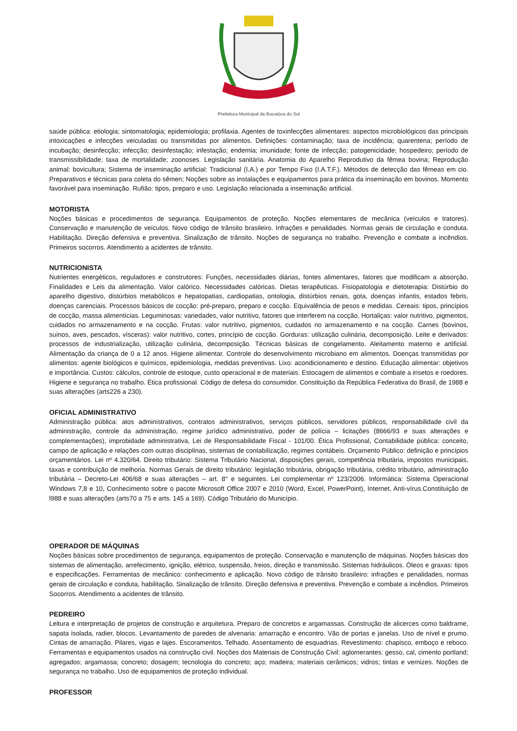Prefeitura Municipal de Bocaiúva do Sul
saúde pública: etiologia; sintomatologia; epidemiologia; profilaxia. Agentes de toxinfecções alimentares: aspectos microbiológicos das principais intoxicações e infecções veiculadas ou transmitidas por alimentos. Definições: contaminação; taxa de incidência; quarentena; período de incubação; desinfecção; infecção; desinfestação; infestação; endemia; imunidade; fonte de infecção; patogenicidade; hospedeiro; período de transmissibilidade; taxa de mortalidade; zoonoses. Legislação sanitária. Anatomia do Aparelho Reprodutivo da fêmea bovina; Reprodução animal: bovicultura; Sistema de inseminação artificial: Tradicional (I.A.) e por Tempo Fixo (I.A.T.F.). Métodos de detecção das fêmeas em cio. Preparativos e técnicas para coleta do sêmen; Noções sobre as instalações e equipamentos para prática da inseminação em bovinos. Momento favorável para inseminação. Rufião: tipos, preparo e uso. Legislação relacionada a inseminação artificial.
MOTORISTA
Noções básicas e procedimentos de segurança. Equipamentos de proteção. Noções elementares de mecânica (veículos e tratores). Conservação e manutenção de veículos. Novo código de trânsito brasileiro. Infrações e penalidades. Normas gerais de circulação e conduta. Habilitação. Direção defensiva e preventiva. Sinalização de trânsito. Noções de segurança no trabalho. Prevenção e combate a incêndios. Primeiros socorros. Atendimento a acidentes de trânsito.
NUTRICIONISTA
Nutrientes energéticos, reguladores e construtores: Funções, necessidades diárias, fontes alimentares, fatores que modificam a absorção. Finalidades e Leis da alimentação. Valor calórico. Necessidades calóricas. Dietas terapêuticas. Fisiopatologia e dietoterapia: Distúrbio do aparelho digestivo, distúrbios metabólicos e hepatopatias, cardiopatias, ontologia, distúrbios renais, gota, doenças infantis, estados febris, doenças carenciais. Processos básicos de cocção: pré-preparo, preparo e cocção. Equivalência de pesos e medidas. Cereais: tipos, princípios de cocção, massa alimentícias. Leguminosas: variedades, valor nutritivo, fatores que interferem na cocção. Hortaliças: valor nutritivo, pigmentos, cuidados no armazenamento e na cocção. Frutas: valor nutritivo, pigmentos, cuidados no armazenamento e na cocção. Carnes (bovinos, suínos, aves, pescados, vísceras): valor nutritivo, cortes, princípio de cocção. Gorduras: utilização culinária, decomposição. Leite e derivados: processos de industrialização, utilização culinária, decomposição. Técnicas básicas de congelamento. Aleitamento materno e artificial. Alimentação da criança de 0 a 12 anos. Higiene alimentar. Controle do desenvolvimento microbiano em alimentos. Doenças transmitidas por alimentos: agente biológicos e químicos, epidemiologia, medidas preventivas. Lixo: acondicionamento e destino. Educação alimentar: objetivos e importância. Custos: cálculos, controle de estoque, custo operacional e de materiais. Estocagem de alimentos e combate a insetos e roedores. Higiene e segurança no trabalho. Ética profissional. Código de defesa do consumidor. Constituição da República Federativa do Brasil, de 1988 e suas alterações (arts226 a 230).
OFICIAL ADMINISTRATIVO
Administração pública: atos administrativos, contratos administrativos, serviços públicos, servidores públicos, responsabilidade civil da administração, controle da administração, regime jurídico administrativo, poder de polícia – licitações (8666/93 e suas alterações e complementações), improbidade administrativa, Lei de Responsabilidade Fiscal - 101/00. Ética Profissional, Contabilidade pública: conceito, campo de aplicação e relações com outras disciplinas, sistemas de contabilização, regimes contábeis. Orçamento Público: definição e princípios orçamentários. Lei nº 4.320/64. Direito tributário: Sistema Tributário Nacional, disposições gerais, competência tributária, impostos municipais, taxas e contribuição de melhoria. Normas Gerais de direito tributário: legislação tributária, obrigação tributária, crédito tributário, administração tributária – Decreto-Lei 406/68 e suas alterações – art. 8° e seguintes. Lei complementar nº 123/2006. Informática: Sistema Operacional Windows 7,8 e 10, Conhecimento sobre o pacote Microsoft Office 2007 e 2010 (Word, Excel, PowerPoint), Internet, Anti-vírus.Constituição de l988 e suas alterações (arts70 a 75 e arts. 145 a 169). Código Tributário do Município.
OPERADOR DE MÁQUINAS
Noções básicas sobre procedimentos de segurança, equipamentos de proteção. Conservação e manutenção de máquinas. Noções básicas dos sistemas de alimentação, arrefecimento, ignição, elétrico, suspensão, freios, direção e transmissão. Sistemas hidráulicos. Óleos e graxas: tipos e especificações. Ferramentas de mecânico: conhecimento e aplicação. Novo código de trânsito brasileiro: infrações e penalidades, normas gerais de circulação e conduta, habilitação. Sinalização de trânsito. Direção defensiva e preventiva. Prevenção e combate a incêndios. Primeiros Socorros. Atendimento a acidentes de trânsito.
PEDREIRO
Leitura e interpretação de projetos de construção e arquitetura. Preparo de concretos e argamassas. Construção de alicerces como baldrame, sapata isolada, radier, blocos. Levantamento de paredes de alvenaria: amarração e encontro. Vão de portas e janelas. Uso de nível e prumo. Cintas de amarração. Pilares, vigas e lajes. Escoramentos. Telhado. Assentamento de esquadrias. Revestimento: chapisco, emboço e reboco. Ferramentas e equipamentos usados na construção civil. Noções dos Materiais de Construção Civil: aglomerantes: gesso, cal, cimento portland; agregados; argamassa; concreto; dosagem; tecnologia do concreto; aço; madeira; materiais cerâmicos; vidros; tintas e vernizes. Noções de segurança no trabalho. Uso de equipamentos de proteção individual.
PROFESSOR